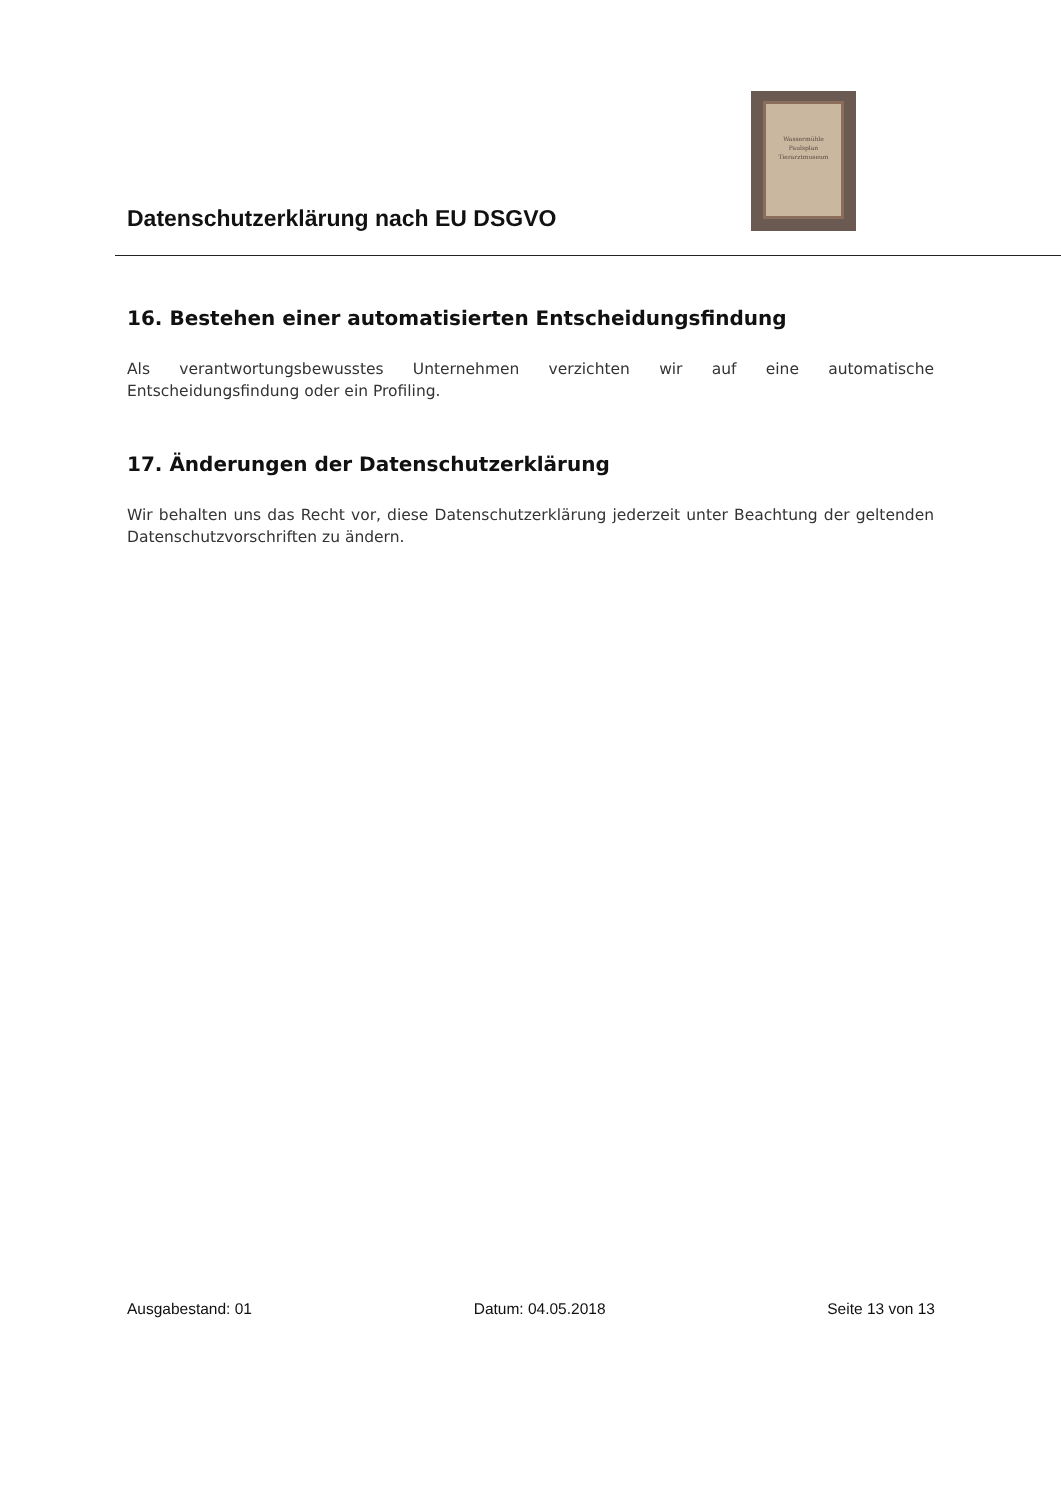Datenschutzerklärung nach EU DSGVO
Wassermühle
Paulsplan
Tierarztmuseum
16. Bestehen einer automatisierten Entscheidungsfindung
Als verantwortungsbewusstes Unternehmen verzichten wir auf eine automatische Entscheidungsfindung oder ein Profiling.
17. Änderungen der Datenschutzerklärung
Wir behalten uns das Recht vor, diese Datenschutzerklärung jederzeit unter Beachtung der geltenden Datenschutzvorschriften zu ändern.
Ausgabestand: 01 Datum: 04.05.2018 Seite 13 von 13